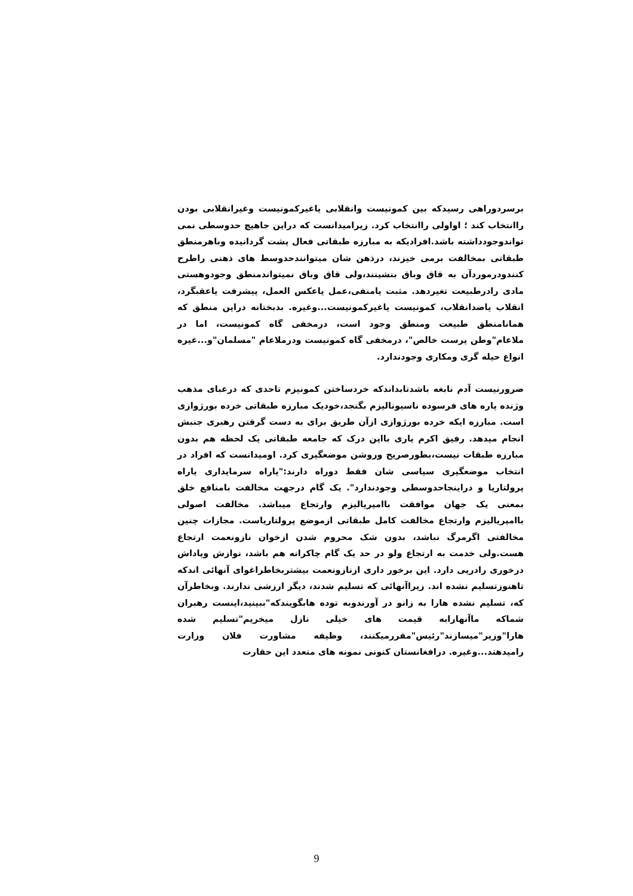برسردوراهی رسیدکه بین کمونیست وانقلابی یاغیرکمونیست وغیرانقلابی بودن راانتخاب کند ؛ اواولی راانتخاب کرد. زیرامیدانست که دراین جاهیچ حدوسطی نمی تواندوجودداشته باشد.افرادیکه به مبارزه طبقاتی فعال پشت گردانیده وباهرمنطق طبقاتی بمخالفت برمی خیزند، درذهن شان میتوانندحدوسط های ذهنی راطرح کنندودرموردآن به قاق وباق بنشینند،ولی قاق وباق نمیتواندمنطق وجودوهستی مادی رادرطبیعت تغیردهد. مثبت یامنفی،عمل یاعکس العمل، پیشرفت یاعقبگرد، انقلاب یاضدانقلاب، کمونیست یاغیرکمونیست...وغیره. بدبختانه دراین منطق که همانامنطق طبیعت ومنطق وجود است، درمخفی گاه کمونیست، اما در ملاعام"وطن پرست خالص"، درمخفی گاه کمونیست ودرملاعام "مسلمان"و...غیره انواع حیله گری ومکاری وجودندارد.
ضرورنیست آدم نابغه باشدتابداندکه خردساختن کمونیزم تاحدی که درعبای مذهب وژنده پاره های فرسوده ناسیونالیزم بگنجد،خودیک مبارزه طبقاتی خرده بورژوازی است. مبارزه ایکه خرده بورژوازی ازآن طریق برای به دست گرفتن رهبری جنبش انجام میدهد. رفیق اکرم یاری بااین درک که جامعه طبقاتی یک لحظه هم بدون مبارزه طبقات نیست،بطورصریح وروشن موضعگیری کرد. اومیدانست که افراد در انتخاب موضعگیری سیاسی شان فقط دوراه دارند:"یاراه سرمایداری یاراه پرولتاریا و دراینجاحدوسطی وجودندارد". یک گام درجهت مخالفت بامنافع خلق بمعنی یک جهان موافقت باامپریالیزم وارتجاع میباشد. مخالفت اصولی باامپریالیزم وارتجاع مخالفت کامل طبقاتی ازموضع پرولتاریاست. مجازات چنین مخالفتی اگرمرگ نباشد، بدون شک محروم شدن ازخوان نازونعمت ارتجاع هست.ولی خدمت به ارتجاع ولو در حد یک گام چاکرانه هم باشد، نوازش وپاداش درخوری رادرپی دارد. این برخور داری ازنازونعمت بیشتربخاطراغوای آنهائی اندکه تاهنوزتسلیم نشده اند. زیراآنهائی که تسلیم شدند، دیگر ارزشی ندارند. وبخاطرآن که، تسلیم نشده هارا به زانو در آورندوبه توده هابگویندکه"ببینید،اینست رهبران شماکه ماآنهارابه قیمت های خیلی نازل میخریم"تسلیم شده هارا"وزیر"میسازند"رئیس"مقررمیکنند، وظیفه مشاورت فلان وزارت رامیدهند...وغیره. درافغانستان کنونی نمونه های متعدد این حقارت
9